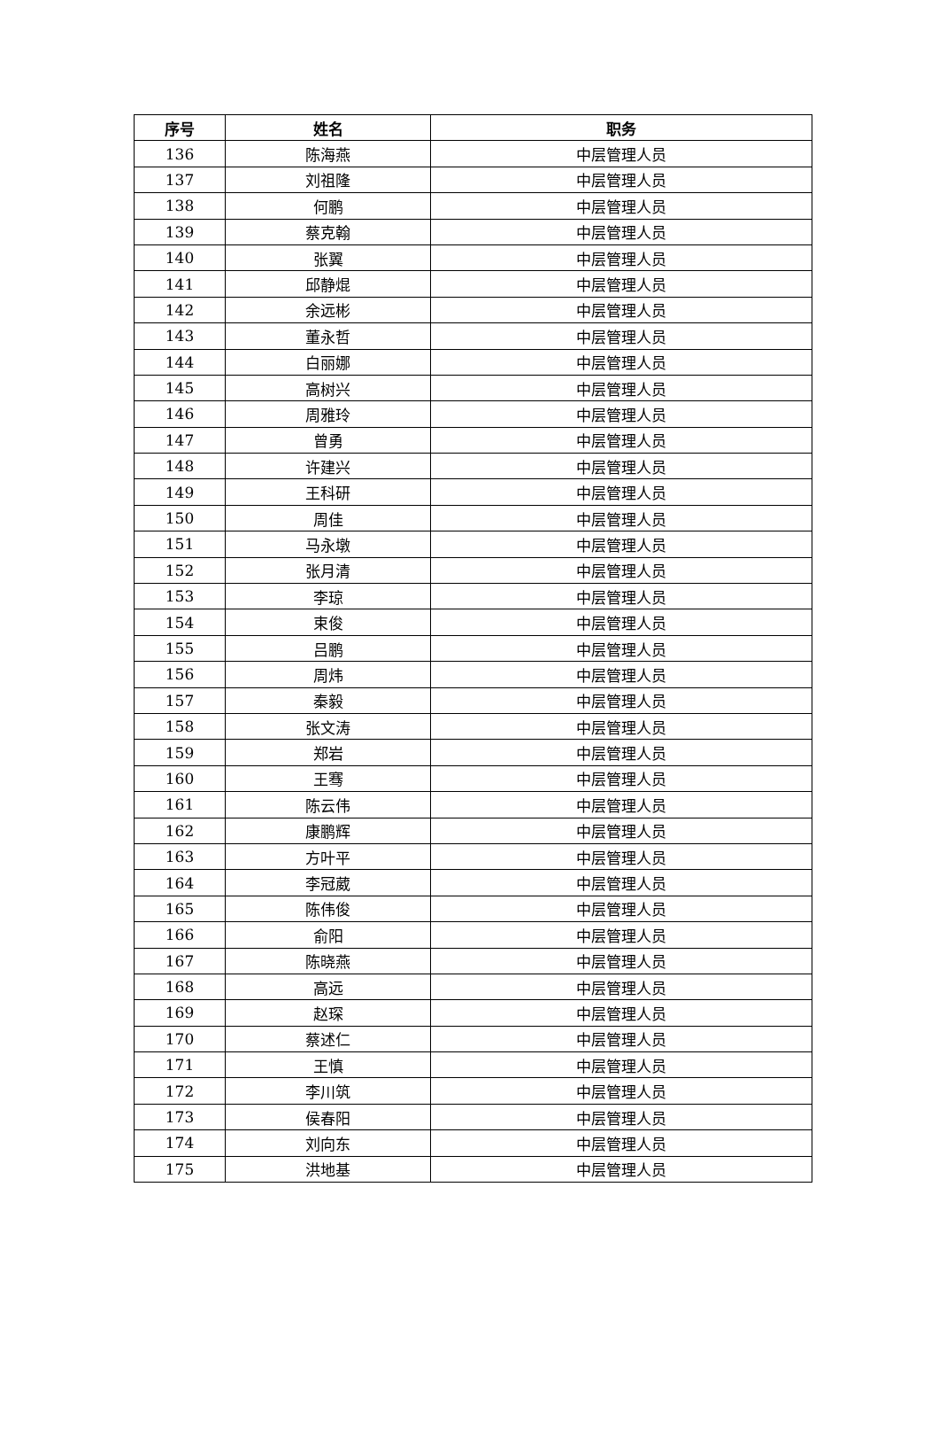| 序号 | 姓名 | 职务 |
| --- | --- | --- |
| 136 | 陈海燕 | 中层管理人员 |
| 137 | 刘祖隆 | 中层管理人员 |
| 138 | 何鹏 | 中层管理人员 |
| 139 | 蔡克翰 | 中层管理人员 |
| 140 | 张翼 | 中层管理人员 |
| 141 | 邱静焜 | 中层管理人员 |
| 142 | 余远彬 | 中层管理人员 |
| 143 | 董永哲 | 中层管理人员 |
| 144 | 白丽娜 | 中层管理人员 |
| 145 | 高树兴 | 中层管理人员 |
| 146 | 周雅玲 | 中层管理人员 |
| 147 | 曾勇 | 中层管理人员 |
| 148 | 许建兴 | 中层管理人员 |
| 149 | 王科研 | 中层管理人员 |
| 150 | 周佳 | 中层管理人员 |
| 151 | 马永墩 | 中层管理人员 |
| 152 | 张月清 | 中层管理人员 |
| 153 | 李琼 | 中层管理人员 |
| 154 | 束俊 | 中层管理人员 |
| 155 | 吕鹏 | 中层管理人员 |
| 156 | 周炜 | 中层管理人员 |
| 157 | 秦毅 | 中层管理人员 |
| 158 | 张文涛 | 中层管理人员 |
| 159 | 郑岩 | 中层管理人员 |
| 160 | 王骞 | 中层管理人员 |
| 161 | 陈云伟 | 中层管理人员 |
| 162 | 康鹏辉 | 中层管理人员 |
| 163 | 方叶平 | 中层管理人员 |
| 164 | 李冠葳 | 中层管理人员 |
| 165 | 陈伟俊 | 中层管理人员 |
| 166 | 俞阳 | 中层管理人员 |
| 167 | 陈晓燕 | 中层管理人员 |
| 168 | 高远 | 中层管理人员 |
| 169 | 赵琛 | 中层管理人员 |
| 170 | 蔡述仁 | 中层管理人员 |
| 171 | 王慎 | 中层管理人员 |
| 172 | 李川筑 | 中层管理人员 |
| 173 | 侯春阳 | 中层管理人员 |
| 174 | 刘向东 | 中层管理人员 |
| 175 | 洪地基 | 中层管理人员 |